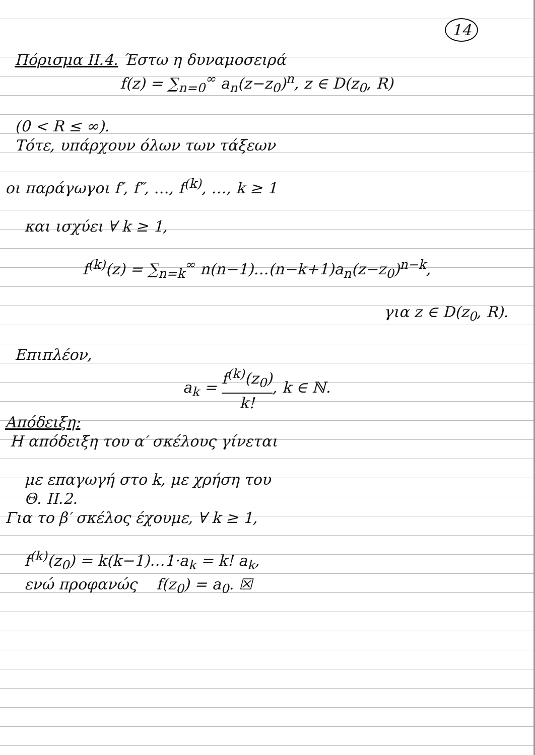14
Πόρισμα ΙΙ.4. Έστω η δυναμοσειρά
f(z) = ∑<sub>n=0</sub><sup>∞</sup> a<sub>n</sub>(z−z<sub>0</sub>)<sup>n</sup>, z ∈ D(z<sub>0</sub>, R)
(0 < R ≤ ∞).
Τότε, υπάρχουν όλων των τάξεων
οι παράγωγοι f′, f″, …, f<sup>(k)</sup>, …, k ≥ 1
και ισχύει ∀ k ≥ 1,
f<sup>(k)</sup>(z) = ∑<sub>n=k</sub><sup>∞</sup> n(n−1)…(n−k+1)a<sub>n</sub>(z−z<sub>0</sub>)<sup>n−k</sup>,
για z ∈ D(z<sub>0</sub>, R).
Επιπλέον,
a<sub>k</sub> = f<sup>(k)</sup>(z<sub>0</sub>) k!, k ∈ ℕ.
Απόδειξη:
Η απόδειξη του α′ σκέλους γίνεται
με επαγωγή στο k, με χρήση του
Θ. ΙΙ.2.
Για το β′ σκέλος έχουμε, ∀ k ≥ 1,
f<sup>(k)</sup>(z<sub>0</sub>) = k(k−1)…1·a<sub>k</sub> = k! a<sub>k</sub>,
ενώ προφανώς f(z<sub>0</sub>) = a<sub>0</sub>. ☒